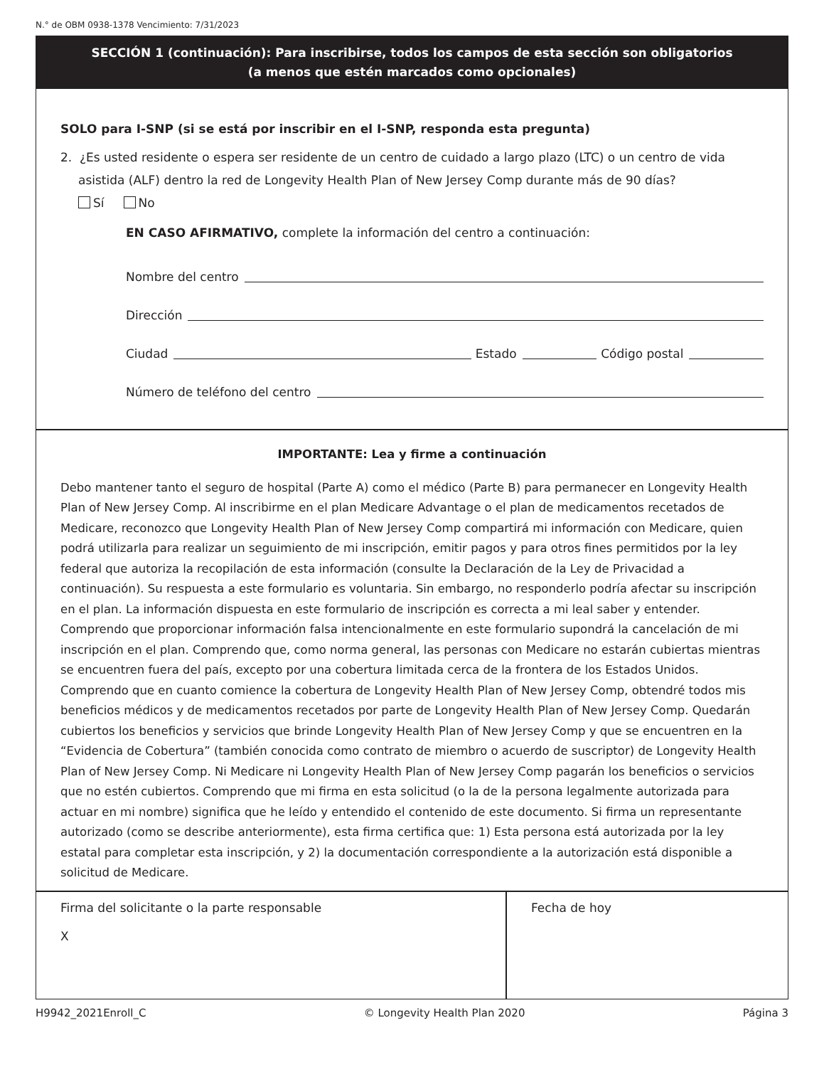N.° de OBM 0938-1378 Vencimiento: 7/31/2023
SECCIÓN 1 (continuación): Para inscribirse, todos los campos de esta sección son obligatorios
(a menos que estén marcados como opcionales)
SOLO para I-SNP (si se está por inscribir en el I-SNP, responda esta pregunta)
2. ¿Es usted residente o espera ser residente de un centro de cuidado a largo plazo (LTC) o un centro de vida asistida (ALF) dentro la red de Longevity Health Plan of New Jersey Comp durante más de 90 días?
Sí No
EN CASO AFIRMATIVO, complete la información del centro a continuación:
Nombre del centro
Dirección
Ciudad Estado Código postal
Número de teléfono del centro
IMPORTANTE: Lea y firme a continuación
Debo mantener tanto el seguro de hospital (Parte A) como el médico (Parte B) para permanecer en Longevity Health Plan of New Jersey Comp. Al inscribirme en el plan Medicare Advantage o el plan de medicamentos recetados de Medicare, reconozco que Longevity Health Plan of New Jersey Comp compartirá mi información con Medicare, quien podrá utilizarla para realizar un seguimiento de mi inscripción, emitir pagos y para otros fines permitidos por la ley federal que autoriza la recopilación de esta información (consulte la Declaración de la Ley de Privacidad a continuación). Su respuesta a este formulario es voluntaria. Sin embargo, no responderlo podría afectar su inscripción en el plan. La información dispuesta en este formulario de inscripción es correcta a mi leal saber y entender. Comprendo que proporcionar información falsa intencionalmente en este formulario supondrá la cancelación de mi inscripción en el plan. Comprendo que, como norma general, las personas con Medicare no estarán cubiertas mientras se encuentren fuera del país, excepto por una cobertura limitada cerca de la frontera de los Estados Unidos. Comprendo que en cuanto comience la cobertura de Longevity Health Plan of New Jersey Comp, obtendré todos mis beneficios médicos y de medicamentos recetados por parte de Longevity Health Plan of New Jersey Comp. Quedarán cubiertos los beneficios y servicios que brinde Longevity Health Plan of New Jersey Comp y que se encuentren en la “Evidencia de Cobertura” (también conocida como contrato de miembro o acuerdo de suscriptor) de Longevity Health Plan of New Jersey Comp. Ni Medicare ni Longevity Health Plan of New Jersey Comp pagarán los beneficios o servicios que no estén cubiertos. Comprendo que mi firma en esta solicitud (o la de la persona legalmente autorizada para actuar en mi nombre) significa que he leído y entendido el contenido de este documento. Si firma un representante autorizado (como se describe anteriormente), esta firma certifica que: 1) Esta persona está autorizada por la ley estatal para completar esta inscripción, y 2) la documentación correspondiente a la autorización está disponible a solicitud de Medicare.
Firma del solicitante o la parte responsable
X
Fecha de hoy
H9942_2021Enroll_C © Longevity Health Plan 2020 Página 3